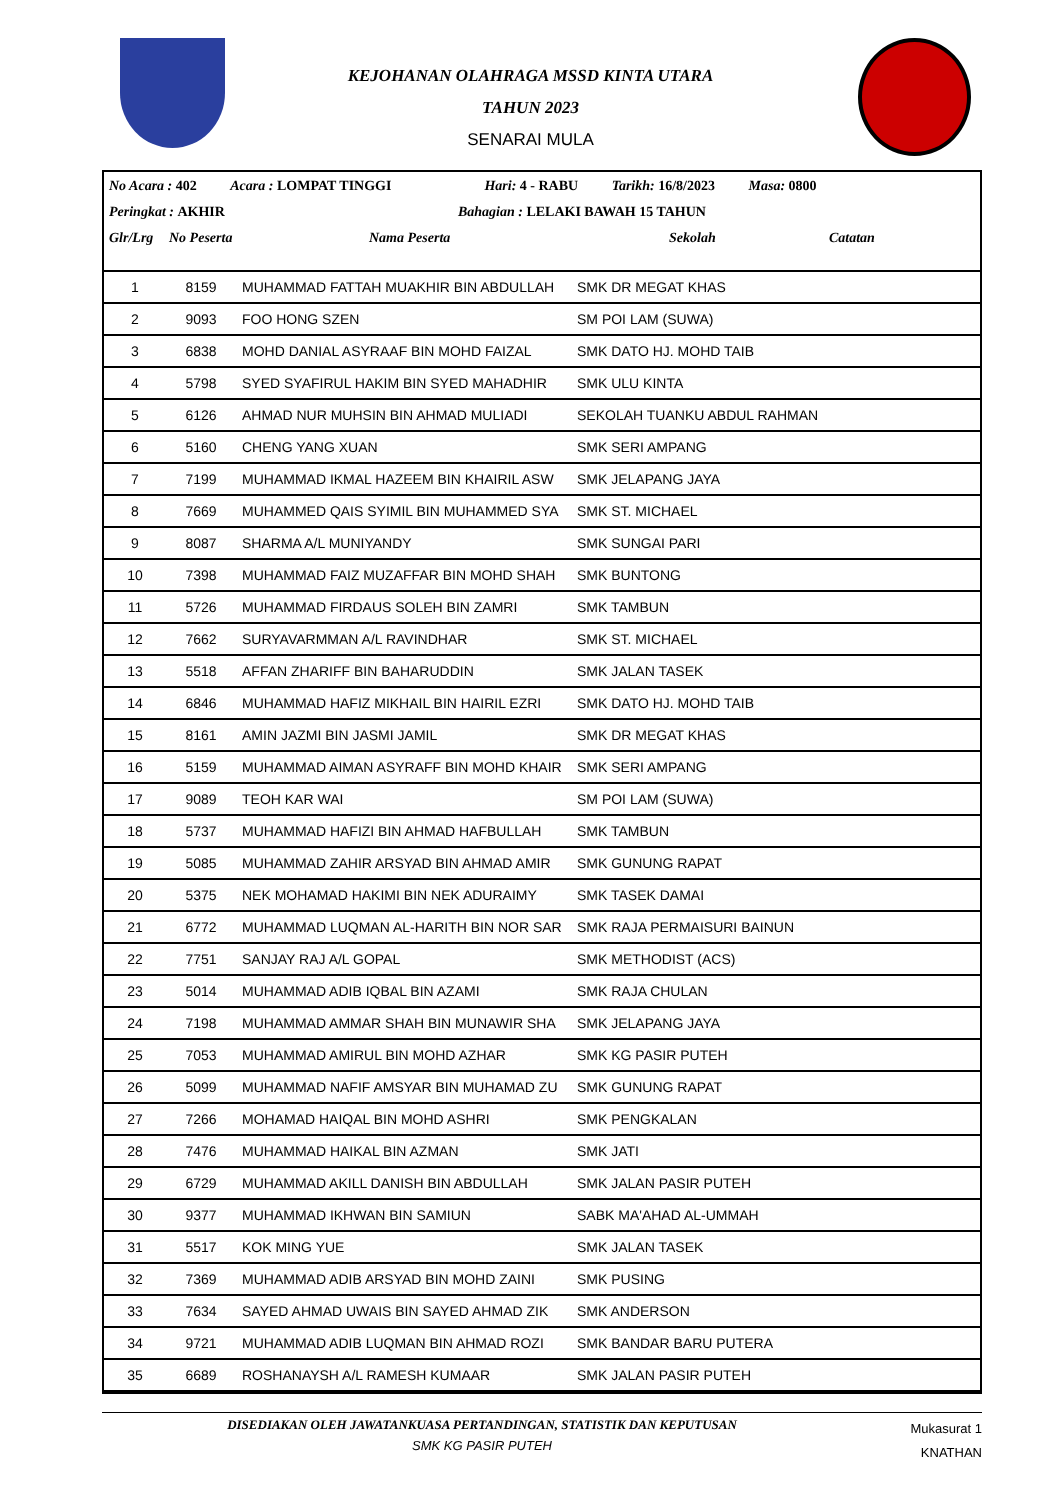KEJOHANAN OLAHRAGA MSSD KINTA UTARA
TAHUN 2023
SENARAI MULA
No Acara : 402 Acara : LOMPAT TINGGI Hari: 4 - RABU Tarikh: 16/8/2023 Masa: 0800
Peringkat : AKHIR Bahagian : LELAKI BAWAH 15 TAHUN
Glr/Lrg No Peserta Nama Peserta Sekolah Catatan
| 1 | 8159 | MUHAMMAD FATTAH MUAKHIR BIN ABDULLAH | SMK DR MEGAT KHAS |
| 2 | 9093 | FOO HONG SZEN | SM POI LAM (SUWA) |
| 3 | 6838 | MOHD DANIAL ASYRAAF BIN MOHD FAIZAL | SMK DATO HJ. MOHD TAIB |
| 4 | 5798 | SYED SYAFIRUL HAKIM BIN SYED MAHADHIR | SMK ULU KINTA |
| 5 | 6126 | AHMAD NUR MUHSIN BIN AHMAD MULIADI | SEKOLAH TUANKU ABDUL RAHMAN |
| 6 | 5160 | CHENG YANG XUAN | SMK SERI AMPANG |
| 7 | 7199 | MUHAMMAD IKMAL HAZEEM BIN KHAIRIL ASW | SMK JELAPANG JAYA |
| 8 | 7669 | MUHAMMED QAIS SYIMIL BIN MUHAMMED SYA | SMK ST. MICHAEL |
| 9 | 8087 | SHARMA A/L MUNIYANDY | SMK SUNGAI PARI |
| 10 | 7398 | MUHAMMAD FAIZ MUZAFFAR BIN MOHD SHAH | SMK BUNTONG |
| 11 | 5726 | MUHAMMAD FIRDAUS SOLEH BIN ZAMRI | SMK TAMBUN |
| 12 | 7662 | SURYAVARMMAN A/L RAVINDHAR | SMK ST. MICHAEL |
| 13 | 5518 | AFFAN ZHARIFF BIN BAHARUDDIN | SMK JALAN TASEK |
| 14 | 6846 | MUHAMMAD HAFIZ MIKHAIL BIN HAIRIL EZRI | SMK DATO HJ. MOHD TAIB |
| 15 | 8161 | AMIN JAZMI BIN JASMI JAMIL | SMK DR MEGAT KHAS |
| 16 | 5159 | MUHAMMAD AIMAN ASYRAFF BIN MOHD KHAIR | SMK SERI AMPANG |
| 17 | 9089 | TEOH KAR WAI | SM POI LAM (SUWA) |
| 18 | 5737 | MUHAMMAD HAFIZI BIN AHMAD HAFBULLAH | SMK TAMBUN |
| 19 | 5085 | MUHAMMAD ZAHIR ARSYAD BIN AHMAD AMIR | SMK GUNUNG RAPAT |
| 20 | 5375 | NEK MOHAMAD HAKIMI BIN NEK ADURAIMY | SMK TASEK DAMAI |
| 21 | 6772 | MUHAMMAD LUQMAN AL-HARITH BIN NOR SAR | SMK RAJA PERMAISURI BAINUN |
| 22 | 7751 | SANJAY RAJ A/L GOPAL | SMK METHODIST (ACS) |
| 23 | 5014 | MUHAMMAD ADIB IQBAL BIN AZAMI | SMK RAJA CHULAN |
| 24 | 7198 | MUHAMMAD AMMAR SHAH BIN MUNAWIR SHA | SMK JELAPANG JAYA |
| 25 | 7053 | MUHAMMAD AMIRUL BIN MOHD AZHAR | SMK KG PASIR PUTEH |
| 26 | 5099 | MUHAMMAD NAFIF AMSYAR BIN MUHAMAD ZU | SMK GUNUNG RAPAT |
| 27 | 7266 | MOHAMAD HAIQAL BIN MOHD ASHRI | SMK PENGKALAN |
| 28 | 7476 | MUHAMMAD HAIKAL BIN AZMAN | SMK JATI |
| 29 | 6729 | MUHAMMAD AKILL DANISH BIN ABDULLAH | SMK JALAN PASIR PUTEH |
| 30 | 9377 | MUHAMMAD IKHWAN BIN SAMIUN | SABK MA'AHAD AL-UMMAH |
| 31 | 5517 | KOK MING YUE | SMK JALAN TASEK |
| 32 | 7369 | MUHAMMAD ADIB ARSYAD BIN MOHD ZAINI | SMK PUSING |
| 33 | 7634 | SAYED AHMAD UWAIS BIN SAYED AHMAD ZIK | SMK ANDERSON |
| 34 | 9721 | MUHAMMAD ADIB LUQMAN BIN AHMAD ROZI | SMK BANDAR BARU PUTERA |
| 35 | 6689 | ROSHANAYSH A/L RAMESH KUMAAR | SMK JALAN PASIR PUTEH |
DISEDIAKAN OLEH JAWATANKUASA PERTANDINGAN, STATISTIK DAN KEPUTUSAN
SMK KG PASIR PUTEH
Mukasurat 1
KNATHAN